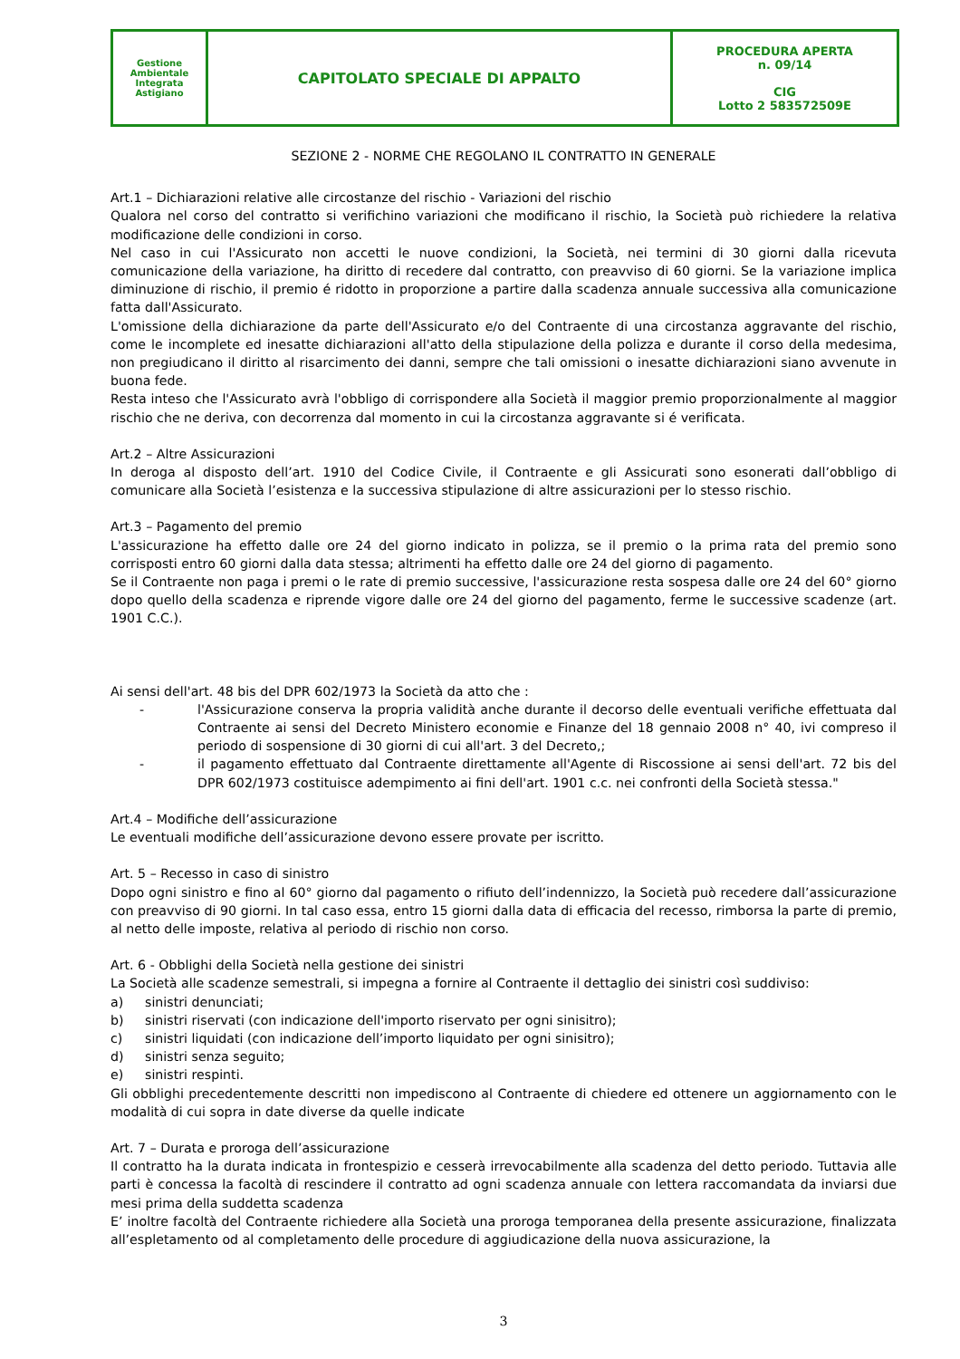| Gestione Ambientale Integrata Astigiano | CAPITOLATO SPECIALE DI APPALTO | PROCEDURA APERTA n. 09/14 CIG Lotto 2 583572509E |
SEZIONE 2 - NORME CHE REGOLANO IL CONTRATTO IN GENERALE
Art.1 – Dichiarazioni relative alle circostanze del rischio - Variazioni del rischio
Qualora nel corso del contratto si verifichino variazioni che modificano il rischio, la Società può richiedere la relativa modificazione delle condizioni in corso.
Nel caso in cui l'Assicurato non accetti le nuove condizioni, la Società, nei termini di 30 giorni dalla ricevuta comunicazione della variazione, ha diritto di recedere dal contratto, con preavviso di 60 giorni. Se la variazione implica diminuzione di rischio, il premio é ridotto in proporzione a partire dalla scadenza annuale successiva alla comunicazione fatta dall'Assicurato.
L'omissione della dichiarazione da parte dell'Assicurato e/o del Contraente di una circostanza aggravante del rischio, come le incomplete ed inesatte dichiarazioni all'atto della stipulazione della polizza e durante il corso della medesima, non pregiudicano il diritto al risarcimento dei danni, sempre che tali omissioni o inesatte dichiarazioni siano avvenute in buona fede.
Resta inteso che l'Assicurato avrà l'obbligo di corrispondere alla Società il maggior premio proporzionalmente al maggior rischio che ne deriva, con decorrenza dal momento in cui la circostanza aggravante si é verificata.
Art.2 – Altre Assicurazioni
In deroga al disposto dell’art. 1910 del Codice Civile, il Contraente e gli Assicurati sono esonerati dall’obbligo di comunicare alla Società l’esistenza e la successiva stipulazione di altre assicurazioni per lo stesso rischio.
Art.3 – Pagamento del premio
L'assicurazione ha effetto dalle ore 24 del giorno indicato in polizza, se il premio o la prima rata del premio sono corrisposti entro 60 giorni dalla data stessa; altrimenti ha effetto dalle ore 24 del giorno di pagamento.
Se il Contraente non paga i premi o le rate di premio successive, l'assicurazione resta sospesa dalle ore 24 del 60° giorno dopo quello della scadenza e riprende vigore dalle ore 24 del giorno del pagamento, ferme le successive scadenze (art. 1901 C.C.).
Ai sensi dell'art. 48 bis del DPR 602/1973 la Società da atto che :
- l'Assicurazione conserva la propria validità anche durante il decorso delle eventuali verifiche effettuata dal Contraente ai sensi del Decreto Ministero economie e Finanze del 18 gennaio 2008 n° 40, ivi compreso il periodo di sospensione di 30 giorni di cui all'art. 3 del Decreto,;
- il pagamento effettuato dal Contraente direttamente all'Agente di Riscossione ai sensi dell'art. 72 bis del DPR 602/1973 costituisce adempimento ai fini dell'art. 1901 c.c. nei confronti della Società stessa."
Art.4 – Modifiche dell’assicurazione
Le eventuali modifiche dell’assicurazione devono essere provate per iscritto.
Art. 5 – Recesso in caso di sinistro
Dopo ogni sinistro e fino al 60° giorno dal pagamento o rifiuto dell’indennizzo, la Società può recedere dall’assicurazione con preavviso di 90 giorni. In tal caso essa, entro 15 giorni dalla data di efficacia del recesso, rimborsa la parte di premio, al netto delle imposte, relativa al periodo di rischio non corso.
Art. 6 - Obblighi della Società nella gestione dei sinistri
La Società alle scadenze semestrali, si impegna a fornire al Contraente il dettaglio dei sinistri così suddiviso:
a) sinistri denunciati;
b) sinistri riservati (con indicazione dell'importo riservato per ogni sinisitro);
c) sinistri liquidati (con indicazione dell’importo liquidato per ogni sinisitro);
d) sinistri senza seguito;
e) sinistri respinti.
Gli obblighi precedentemente descritti non impediscono al Contraente di chiedere ed ottenere un aggiornamento con le modalità di cui sopra in date diverse da quelle indicate
Art. 7 – Durata e proroga dell’assicurazione
Il contratto ha la durata indicata in frontespizio e cesserà irrevocabilmente alla scadenza del detto periodo. Tuttavia alle parti è concessa la facoltà di rescindere il contratto ad ogni scadenza annuale con lettera raccomandata da inviarsi due mesi prima della suddetta scadenza
E’ inoltre facoltà del Contraente richiedere alla Società una proroga temporanea della presente assicurazione, finalizzata all’espletamento od al completamento delle procedure di aggiudicazione della nuova assicurazione, la
3